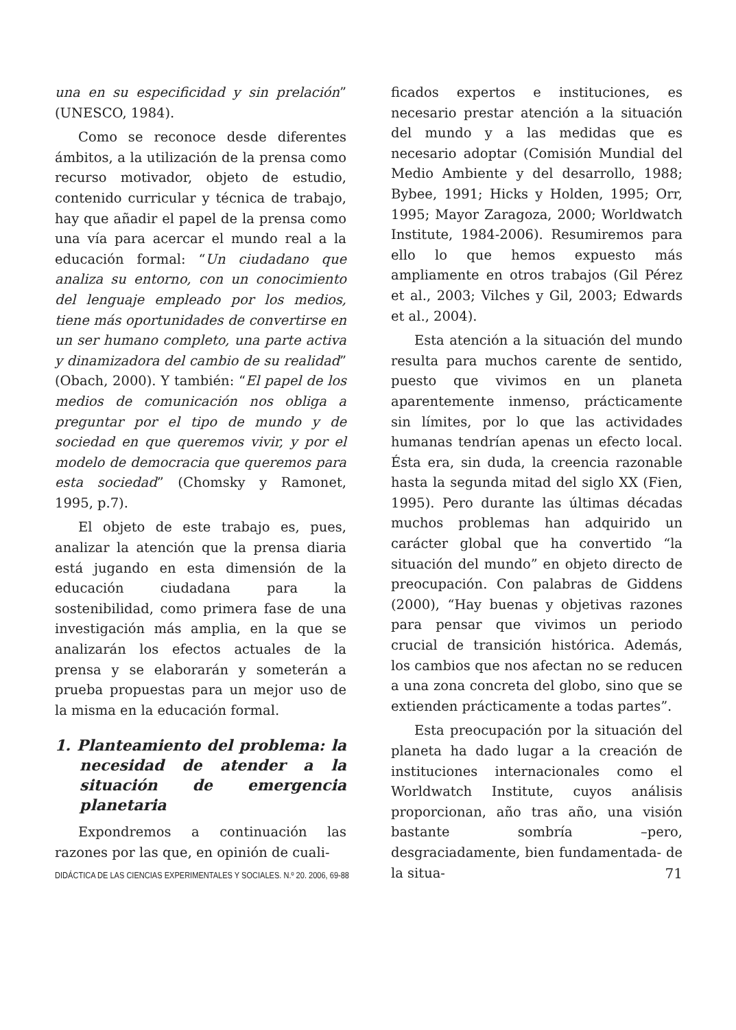una en su especificidad y sin prelación” (UNESCO, 1984).
Como se reconoce desde diferentes ámbitos, a la utilización de la prensa como recurso motivador, objeto de estudio, contenido curricular y técnica de trabajo, hay que añadir el papel de la prensa como una vía para acercar el mundo real a la educación formal: “Un ciudadano que analiza su entorno, con un conocimiento del lenguaje empleado por los medios, tiene más oportunidades de convertirse en un ser humano completo, una parte activa y dinamizadora del cambio de su realidad” (Obach, 2000). Y también: “El papel de los medios de comunicación nos obliga a preguntar por el tipo de mundo y de sociedad en que queremos vivir, y por el modelo de democracia que queremos para esta sociedad” (Chomsky y Ramonet, 1995, p.7).
El objeto de este trabajo es, pues, analizar la atención que la prensa diaria está jugando en esta dimensión de la educación ciudadana para la sostenibilidad, como primera fase de una investigación más amplia, en la que se analizarán los efectos actuales de la prensa y se elaborarán y someterán a prueba propuestas para un mejor uso de la misma en la educación formal.
1. Planteamiento del problema: la necesidad de atender a la situación de emergencia planetaria
Expondremos a continuación las razones por las que, en opinión de cuali-
ficados expertos e instituciones, es necesario prestar atención a la situación del mundo y a las medidas que es necesario adoptar (Comisión Mundial del Medio Ambiente y del desarrollo, 1988; Bybee, 1991; Hicks y Holden, 1995; Orr, 1995; Mayor Zaragoza, 2000; Worldwatch Institute, 1984-2006). Resumiremos para ello lo que hemos expuesto más ampliamente en otros trabajos (Gil Pérez et al., 2003; Vilches y Gil, 2003; Edwards et al., 2004).
Esta atención a la situación del mundo resulta para muchos carente de sentido, puesto que vivimos en un planeta aparentemente inmenso, prácticamente sin límites, por lo que las actividades humanas tendrían apenas un efecto local. Ésta era, sin duda, la creencia razonable hasta la segunda mitad del siglo XX (Fien, 1995). Pero durante las últimas décadas muchos problemas han adquirido un carácter global que ha convertido “la situación del mundo” en objeto directo de preocupación. Con palabras de Giddens (2000), “Hay buenas y objetivas razones para pensar que vivimos un periodo crucial de transición histórica. Además, los cambios que nos afectan no se reducen a una zona concreta del globo, sino que se extienden prácticamente a todas partes”.
Esta preocupación por la situación del planeta ha dado lugar a la creación de instituciones internacionales como el Worldwatch Institute, cuyos análisis proporcionan, año tras año, una visión bastante sombría –pero, desgraciadamente, bien fundamentada- de la situa-
DIDÁCTICA DE LAS CIENCIAS EXPERIMENTALES Y SOCIALES. N.º 20. 2006, 69-88 71